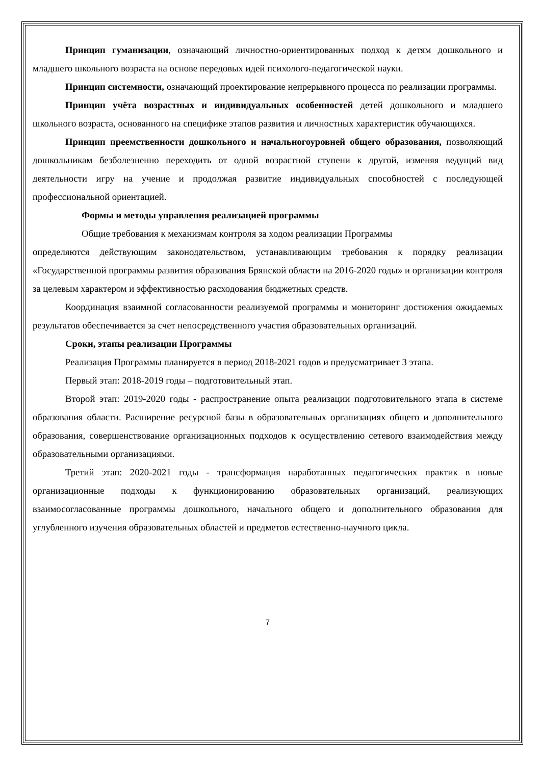Принцип гуманизации, означающий личностно-ориентированных подход к детям дошкольного и младшего школьного возраста на основе передовых идей психолого-педагогической науки.
Принцип системности, означающий проектирование непрерывного процесса по реализации программы.
Принцип учёта возрастных и индивидуальных особенностей детей дошкольного и младшего школьного возраста, основанного на специфике этапов развития и личностных характеристик обучающихся.
Принцип преемственности дошкольного и начальногоуровней общего образования, позволяющий дошкольникам безболезненно переходить от одной возрастной ступени к другой, изменяя ведущий вид деятельности игру на учение и продолжая развитие индивидуальных способностей с последующей профессиональной ориентацией.
Формы и методы управления реализацией программы
Общие требования к механизмам контроля за ходом реализации Программы
определяются действующим законодательством, устанавливающим требования к порядку реализации «Государственной программы развития образования Брянской области на 2016-2020 годы» и организации контроля за целевым характером и эффективностью расходования бюджетных средств.
Координация взаимной согласованности реализуемой программы и мониторинг достижения ожидаемых результатов обеспечивается за счет непосредственного участия образовательных организаций.
Сроки, этапы реализации Программы
Реализация Программы планируется в период 2018-2021 годов и предусматривает 3 этапа.
Первый этап: 2018-2019 годы – подготовительный этап.
Второй этап: 2019-2020 годы - распространение опыта реализации подготовительного этапа в системе образования области. Расширение ресурсной базы в образовательных организациях общего и дополнительного образования, совершенствование организационных подходов к осуществлению сетевого взаимодействия между образовательными организациями.
Третий этап: 2020-2021 годы - трансформация наработанных педагогических практик в новые организационные подходы к функционированию образовательных организаций, реализующих взаимосогласованные программы дошкольного, начального общего и дополнительного образования для углубленного изучения образовательных областей и предметов естественно-научного цикла.
7